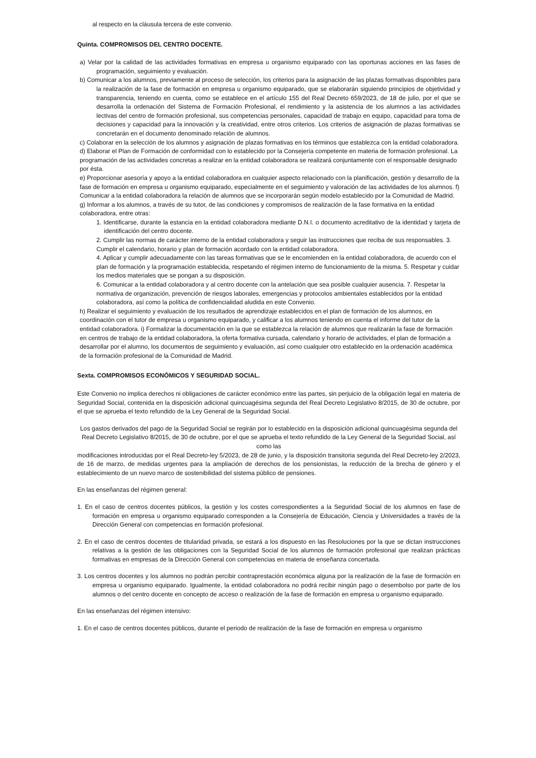al respecto en la cláusula tercera de este convenio.
Quinta. COMPROMISOS DEL CENTRO DOCENTE.
a) Velar por la calidad de las actividades formativas en empresa u organismo equiparado con las oportunas acciones en las fases de programación, seguimiento y evaluación.
b) Comunicar a los alumnos, previamente al proceso de selección, los criterios para la asignación de las plazas formativas disponibles para la realización de la fase de formación en empresa u organismo equiparado, que se elaborarán siguiendo principios de objetividad y transparencia, teniendo en cuenta, como se establece en el artículo 155 del Real Decreto 659/2023, de 18 de julio, por el que se desarrolla la ordenación del Sistema de Formación Profesional, el rendimiento y la asistencia de los alumnos a las actividades lectivas del centro de formación profesional, sus competencias personales, capacidad de trabajo en equipo, capacidad para toma de decisiones y capacidad para la innovación y la creatividad, entre otros criterios. Los criterios de asignación de plazas formativas se concretarán en el documento denominado relación de alumnos.
c) Colaborar en la selección de los alumnos y asignación de plazas formativas en los términos que establezca con la entidad colaboradora. d) Elaborar el Plan de Formación de conformidad con lo establecido por la Consejería competente en materia de formación profesional. La programación de las actividades concretas a realizar en la entidad colaboradora se realizará conjuntamente con el responsable designado por ésta.
e) Proporcionar asesoría y apoyo a la entidad colaboradora en cualquier aspecto relacionado con la planificación, gestión y desarrollo de la fase de formación en empresa u organismo equiparado, especialmente en el seguimiento y valoración de las actividades de los alumnos. f) Comunicar a la entidad colaboradora la relación de alumnos que se incorporarán según modelo establecido por la Comunidad de Madrid. g) Informar a los alumnos, a través de su tutor, de las condiciones y compromisos de realización de la fase formativa en la entidad colaboradora, entre otras:
1. Identificarse, durante la estancia en la entidad colaboradora mediante D.N.I. o documento acreditativo de la identidad y tarjeta de identificación del centro docente.
2. Cumplir las normas de carácter interno de la entidad colaboradora y seguir las instrucciones que reciba de sus responsables. 3. Cumplir el calendario, horario y plan de formación acordado con la entidad colaboradora.
4. Aplicar y cumplir adecuadamente con las tareas formativas que se le encomienden en la entidad colaboradora, de acuerdo con el plan de formación y la programación establecida, respetando el régimen interno de funcionamiento de la misma. 5. Respetar y cuidar los medios materiales que se pongan a su disposición.
6. Comunicar a la entidad colaboradora y al centro docente con la antelación que sea posible cualquier ausencia. 7. Respetar la normativa de organización, prevención de riesgos laborales, emergencias y protocolos ambientales establecidos por la entidad colaboradora, así como la política de confidencialidad aludida en este Convenio.
h) Realizar el seguimiento y evaluación de los resultados de aprendizaje establecidos en el plan de formación de los alumnos, en coordinación con el tutor de empresa u organismo equiparado, y calificar a los alumnos teniendo en cuenta el informe del tutor de la entidad colaboradora. i) Formalizar la documentación en la que se establezca la relación de alumnos que realizarán la fase de formación en centros de trabajo de la entidad colaboradora, la oferta formativa cursada, calendario y horario de actividades, el plan de formación a desarrollar por el alumno, los documentos de seguimiento y evaluación, así como cualquier otro establecido en la ordenación académica de la formación profesional de la Comunidad de Madrid.
Sexta. COMPROMISOS ECONÓMICOS Y SEGURIDAD SOCIAL.
Este Convenio no implica derechos ni obligaciones de carácter económico entre las partes, sin perjuicio de la obligación legal en materia de Seguridad Social, contenida en la disposición adicional quincuagésima segunda del Real Decreto Legislativo 8/2015, de 30 de octubre, por el que se aprueba el texto refundido de la Ley General de la Seguridad Social.
Los gastos derivados del pago de la Seguridad Social se regirán por lo establecido en la disposición adicional quincuagésima segunda del Real Decreto Legislativo 8/2015, de 30 de octubre, por el que se aprueba el texto refundido de la Ley General de la Seguridad Social, así como las
modificaciones introducidas por el Real Decreto-ley 5/2023, de 28 de junio, y la disposición transitoria segunda del Real Decreto-ley 2/2023, de 16 de marzo, de medidas urgentes para la ampliación de derechos de los pensionistas, la reducción de la brecha de género y el establecimiento de un nuevo marco de sostenibilidad del sistema público de pensiones.
En las enseñanzas del régimen general:
1. En el caso de centros docentes públicos, la gestión y los costes correspondientes a la Seguridad Social de los alumnos en fase de formación en empresa u organismo equiparado corresponden a la Consejería de Educación, Ciencia y Universidades a través de la Dirección General con competencias en formación profesional.
2. En el caso de centros docentes de titularidad privada, se estará a los dispuesto en las Resoluciones por la que se dictan instrucciones relativas a la gestión de las obligaciones con la Seguridad Social de los alumnos de formación profesional que realizan prácticas formativas en empresas de la Dirección General con competencias en materia de enseñanza concertada.
3. Los centros docentes y los alumnos no podrán percibir contraprestación económica alguna por la realización de la fase de formación en empresa u organismo equiparado. Igualmente, la entidad colaboradora no podrá recibir ningún pago o desembolso por parte de los alumnos o del centro docente en concepto de acceso o realización de la fase de formación en empresa u organismo equiparado.
En las enseñanzas del régimen intensivo:
1. En el caso de centros docentes públicos, durante el periodo de realización de la fase de formación en empresa u organismo